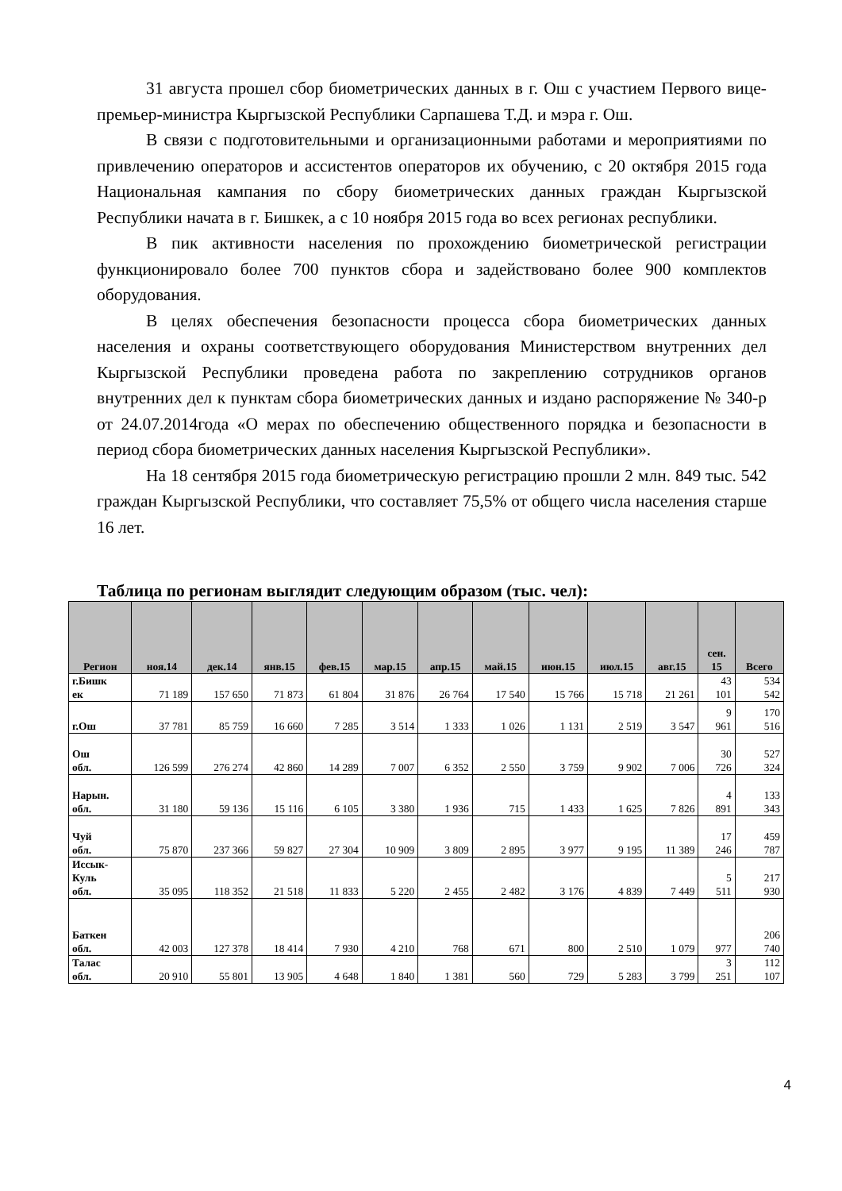31 августа прошел сбор биометрических данных в г. Ош с участием Первого вице-премьер-министра Кыргызской Республики Сарпашева Т.Д. и мэра г. Ош.
В связи с подготовительными и организационными работами и мероприятиями по привлечению операторов и ассистентов операторов их обучению, с 20 октября 2015 года Национальная кампания по сбору биометрических данных граждан Кыргызской Республики начата в г. Бишкек, а с 10 ноября 2015 года во всех регионах республики.
В пик активности населения по прохождению биометрической регистрации функционировало более 700 пунктов сбора и задействовано более 900 комплектов оборудования.
В целях обеспечения безопасности процесса сбора биометрических данных населения и охраны соответствующего оборудования Министерством внутренних дел Кыргызской Республики проведена работа по закреплению сотрудников органов внутренних дел к пунктам сбора биометрических данных и издано распоряжение № 340-р от 24.07.2014года «О мерах по обеспечению общественного порядка и безопасности в период сбора биометрических данных населения Кыргызской Республики».
На 18 сентября 2015 года биометрическую регистрацию прошли 2 млн. 849 тыс. 542 граждан Кыргызской Республики, что составляет 75,5% от общего числа населения старше 16 лет.
Таблица по регионам выглядит следующим образом (тыс. чел):
| Регион | ноя.14 | дек.14 | янв.15 | фев.15 | мар.15 | апр.15 | май.15 | июн.15 | июл.15 | авг.15 | сен. 15 | Всего |
| --- | --- | --- | --- | --- | --- | --- | --- | --- | --- | --- | --- | --- |
| г.Бишк ек | 71 189 | 157 650 | 71 873 | 61 804 | 31 876 | 26 764 | 17 540 | 15 766 | 15 718 | 21 261 | 43 101 | 534 542 |
| г.Ош | 37 781 | 85 759 | 16 660 | 7 285 | 3 514 | 1 333 | 1 026 | 1 131 | 2 519 | 3 547 | 9 961 | 170 516 |
| Ош обл. | 126 599 | 276 274 | 42 860 | 14 289 | 7 007 | 6 352 | 2 550 | 3 759 | 9 902 | 7 006 | 30 726 | 527 324 |
| Нарын. обл. | 31 180 | 59 136 | 15 116 | 6 105 | 3 380 | 1 936 | 715 | 1 433 | 1 625 | 7 826 | 4 891 | 133 343 |
| Чуй обл. | 75 870 | 237 366 | 59 827 | 27 304 | 10 909 | 3 809 | 2 895 | 3 977 | 9 195 | 11 389 | 17 246 | 459 787 |
| Иссык- Куль обл. | 35 095 | 118 352 | 21 518 | 11 833 | 5 220 | 2 455 | 2 482 | 3 176 | 4 839 | 7 449 | 5 511 | 217 930 |
| Баткен обл. | 42 003 | 127 378 | 18 414 | 7 930 | 4 210 | 768 | 671 | 800 | 2 510 | 1 079 | 977 | 206 740 |
| Талас обл. | 20 910 | 55 801 | 13 905 | 4 648 | 1 840 | 1 381 | 560 | 729 | 5 283 | 3 799 | 3 251 | 112 107 |
4